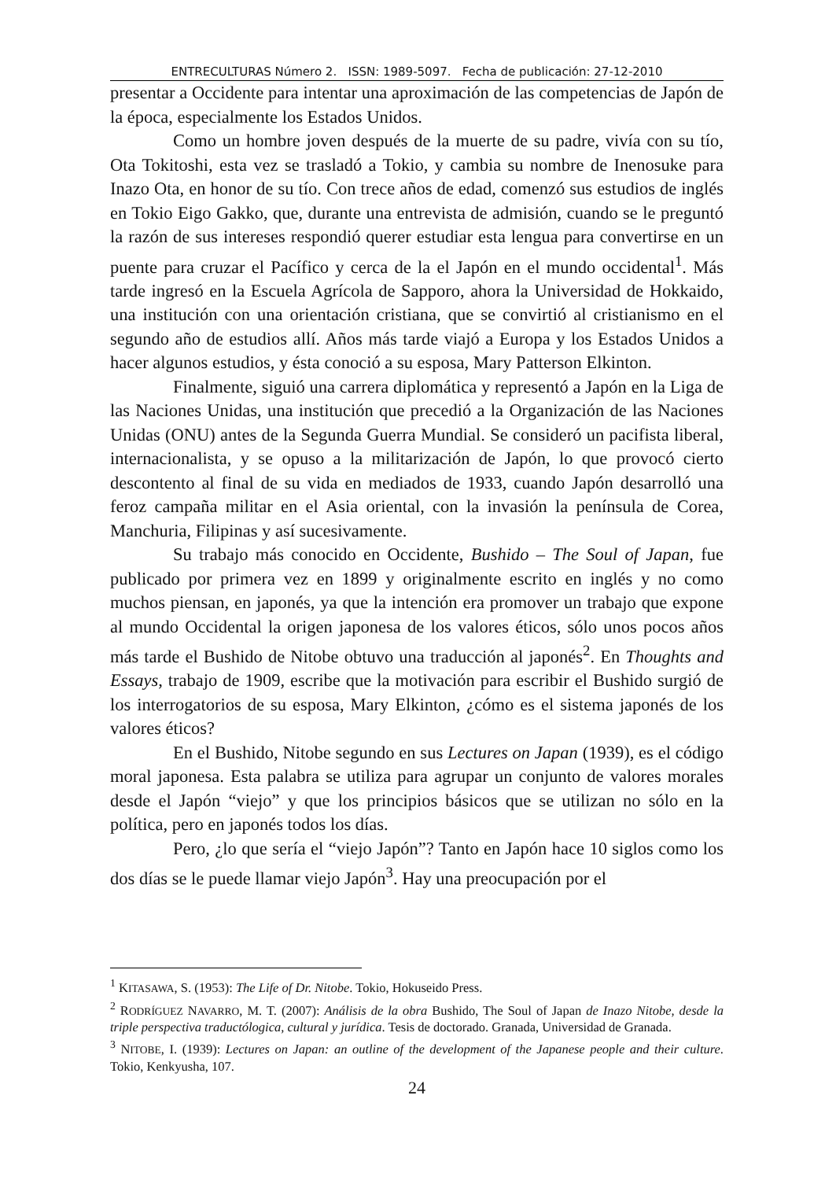ENTRECULTURAS Número 2. ISSN: 1989-5097. Fecha de publicación: 27-12-2010
presentar a Occidente para intentar una aproximación de las competencias de Japón de la época, especialmente los Estados Unidos.
Como un hombre joven después de la muerte de su padre, vivía con su tío, Ota Tokitoshi, esta vez se trasladó a Tokio, y cambia su nombre de Inenosuke para Inazo Ota, en honor de su tío. Con trece años de edad, comenzó sus estudios de inglés en Tokio Eigo Gakko, que, durante una entrevista de admisión, cuando se le preguntó la razón de sus intereses respondió querer estudiar esta lengua para convertirse en un puente para cruzar el Pacífico y cerca de la el Japón en el mundo occidental<sup>1</sup>. Más tarde ingresó en la Escuela Agrícola de Sapporo, ahora la Universidad de Hokkaido, una institución con una orientación cristiana, que se convirtió al cristianismo en el segundo año de estudios allí. Años más tarde viajó a Europa y los Estados Unidos a hacer algunos estudios, y ésta conoció a su esposa, Mary Patterson Elkinton.
Finalmente, siguió una carrera diplomática y representó a Japón en la Liga de las Naciones Unidas, una institución que precedió a la Organización de las Naciones Unidas (ONU) antes de la Segunda Guerra Mundial. Se consideró un pacifista liberal, internacionalista, y se opuso a la militarización de Japón, lo que provocó cierto descontento al final de su vida en mediados de 1933, cuando Japón desarrolló una feroz campaña militar en el Asia oriental, con la invasión la península de Corea, Manchuria, Filipinas y así sucesivamente.
Su trabajo más conocido en Occidente, Bushido – The Soul of Japan, fue publicado por primera vez en 1899 y originalmente escrito en inglés y no como muchos piensan, en japonés, ya que la intención era promover un trabajo que expone al mundo Occidental la origen japonesa de los valores éticos, sólo unos pocos años más tarde el Bushido de Nitobe obtuvo una traducción al japonés<sup>2</sup>. En Thoughts and Essays, trabajo de 1909, escribe que la motivación para escribir el Bushido surgió de los interrogatorios de su esposa, Mary Elkinton, ¿cómo es el sistema japonés de los valores éticos?
En el Bushido, Nitobe segundo en sus Lectures on Japan (1939), es el código moral japonesa. Esta palabra se utiliza para agrupar un conjunto de valores morales desde el Japón “viejo” y que los principios básicos que se utilizan no sólo en la política, pero en japonés todos los días.
Pero, ¿lo que sería el “viejo Japón”? Tanto en Japón hace 10 siglos como los dos días se le puede llamar viejo Japón<sup>3</sup>. Hay una preocupación por el
<sup>1</sup> KITASAWA, S. (1953): The Life of Dr. Nitobe. Tokio, Hokuseido Press.
<sup>2</sup> RODRÍGUEZ NAVARRO, M. T. (2007): Análisis de la obra Bushido, The Soul of Japan de Inazo Nitobe, desde la triple perspectiva traductólogica, cultural y jurídica. Tesis de doctorado. Granada, Universidad de Granada.
<sup>3</sup> NITOBE, I. (1939): Lectures on Japan: an outline of the development of the Japanese people and their culture. Tokio, Kenkyusha, 107.
24